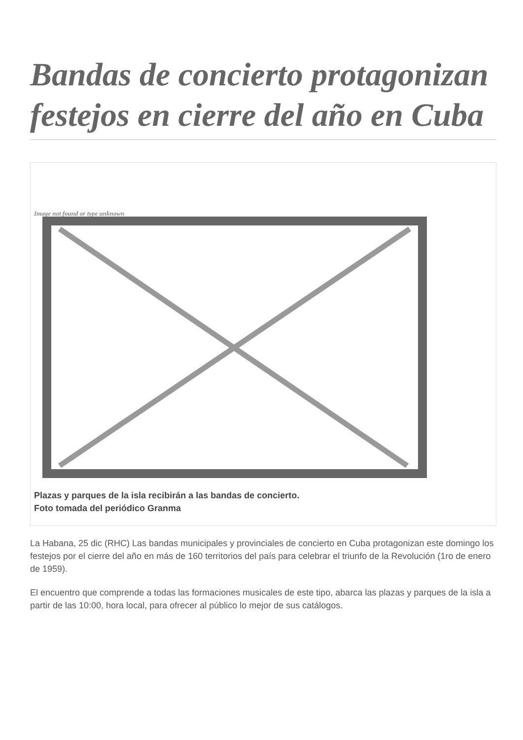Bandas de concierto protagonizan festejos en cierre del año en Cuba
Image not found or type unknown
Plazas y parques de la isla recibirán a las bandas de concierto.
Foto tomada del periódico Granma
La Habana, 25 dic (RHC) Las bandas municipales y provinciales de concierto en Cuba protagonizan este domingo los festejos por el cierre del año en más de 160 territorios del país para celebrar el triunfo de la Revolución (1ro de enero de 1959).
El encuentro que comprende a todas las formaciones musicales de este tipo, abarca las plazas y parques de la isla a partir de las 10:00, hora local, para ofrecer al público lo mejor de sus catálogos.